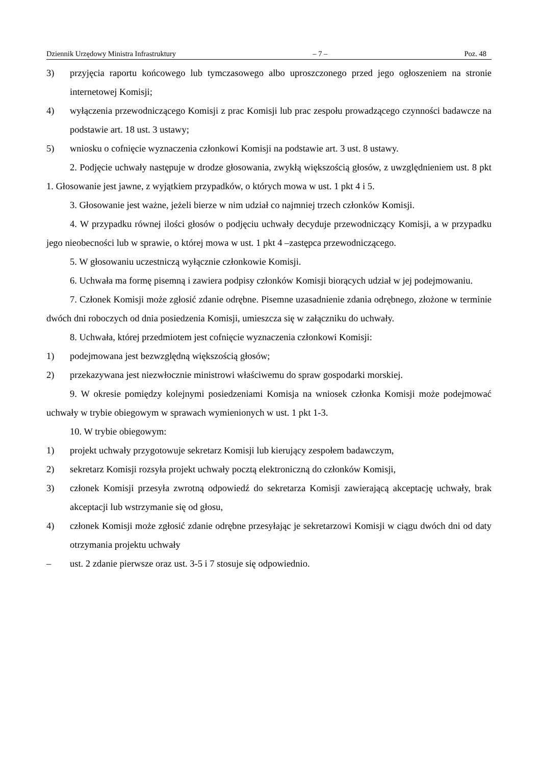Dziennik Urzędowy Ministra Infrastruktury – 7 – Poz. 48
3) przyjęcia raportu końcowego lub tymczasowego albo uproszczonego przed jego ogłoszeniem na stronie internetowej Komisji;
4) wyłączenia przewodniczącego Komisji z prac Komisji lub prac zespołu prowadzącego czynności badawcze na podstawie art. 18 ust. 3 ustawy;
5) wniosku o cofnięcie wyznaczenia członkowi Komisji na podstawie art. 3 ust. 8 ustawy.
2. Podjęcie uchwały następuje w drodze głosowania, zwykłą większością głosów, z uwzględnieniem ust. 8 pkt 1. Głosowanie jest jawne, z wyjątkiem przypadków, o których mowa w ust. 1 pkt 4 i 5.
3. Głosowanie jest ważne, jeżeli bierze w nim udział co najmniej trzech członków Komisji.
4. W przypadku równej ilości głosów o podjęciu uchwały decyduje przewodniczący Komisji, a w przypadku jego nieobecności lub w sprawie, o której mowa w ust. 1 pkt 4 –zastępca przewodniczącego.
5. W głosowaniu uczestniczą wyłącznie członkowie Komisji.
6. Uchwała ma formę pisemną i zawiera podpisy członków Komisji biorących udział w jej podejmowaniu.
7. Członek Komisji może zgłosić zdanie odrębne. Pisemne uzasadnienie zdania odrębnego, złożone w terminie dwóch dni roboczych od dnia posiedzenia Komisji, umieszcza się w załączniku do uchwały.
8. Uchwała, której przedmiotem jest cofnięcie wyznaczenia członkowi Komisji:
1) podejmowana jest bezwzględną większością głosów;
2) przekazywana jest niezwłocznie ministrowi właściwemu do spraw gospodarki morskiej.
9. W okresie pomiędzy kolejnymi posiedzeniami Komisja na wniosek członka Komisji może podejmować uchwały w trybie obiegowym w sprawach wymienionych w ust. 1 pkt 1-3.
10. W trybie obiegowym:
1) projekt uchwały przygotowuje sekretarz Komisji lub kierujący zespołem badawczym,
2) sekretarz Komisji rozsyła projekt uchwały pocztą elektroniczną do członków Komisji,
3) członek Komisji przesyła zwrotną odpowiedź do sekretarza Komisji zawierającą akceptację uchwały, brak akceptacji lub wstrzymanie się od głosu,
4) członek Komisji może zgłosić zdanie odrębne przesyłając je sekretarzowi Komisji w ciągu dwóch dni od daty otrzymania projektu uchwały
– ust. 2 zdanie pierwsze oraz ust. 3-5 i 7 stosuje się odpowiednio.